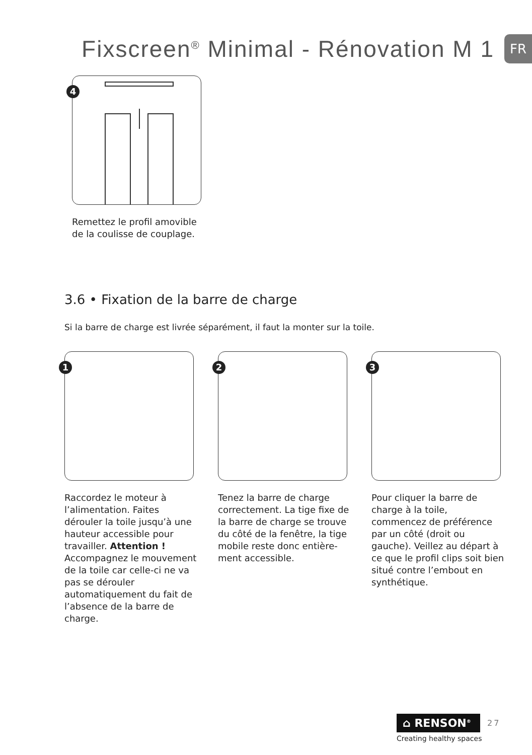Fixscreen<sup>®</sup> Minimal - Rénovation M 1
FR
4
Remettez le profil amovible de la coulisse de couplage.
3.6 • Fixation de la barre de charge
Si la barre de charge est livrée séparément, il faut la monter sur la toile.
1
Raccordez le moteur à l’alimentation. Faites dérouler la toile jusqu’à une hauteur accessible pour travailler. Attention ! Accompagnez le mouvement de la toile car celle-ci ne va pas se dérouler automatiquement du fait de l’absence de la barre de charge.
2
Tenez la barre de charge correctement. La tige fixe de la barre de charge se trouve du côté de la fenêtre, la tige mobile reste donc entière-ment accessible.
3
Pour cliquer la barre de charge à la toile, commencez de préférence par un côté (droit ou gauche). Veillez au départ à ce que le profil clips soit bien situé contre l’embout en synthétique.
⌂ RENSON<sup>®</sup>
27
Creating healthy spaces